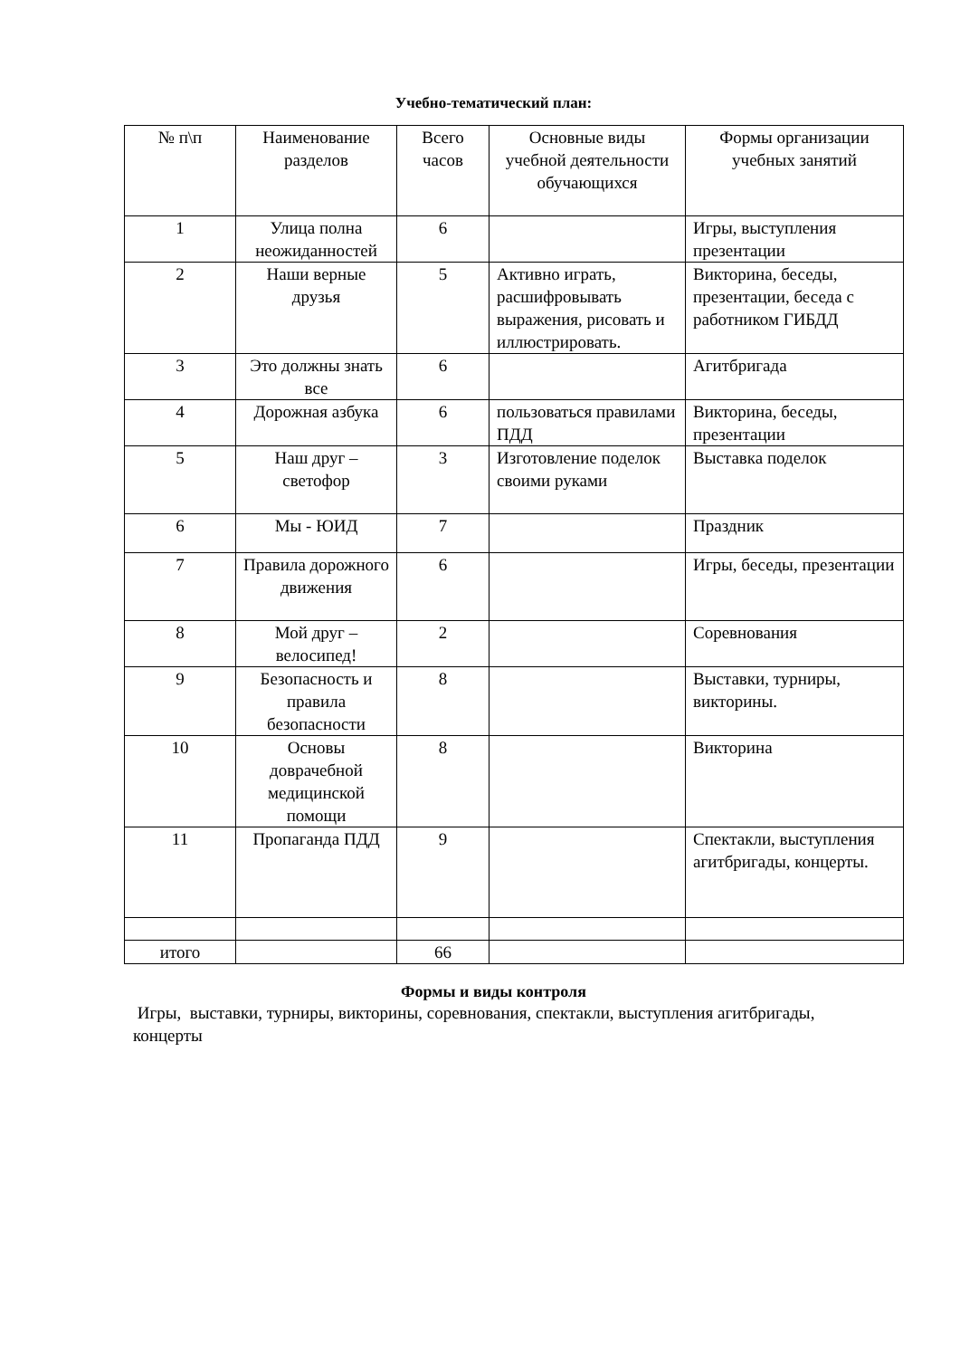Учебно-тематический план:
| № п\п | Наименование разделов | Всего часов | Основные виды учебной деятельности обучающихся | Формы организации учебных занятий |
| 1 | Улица полна неожиданностей | 6 | | Игры, выступления презентации |
| 2 | Наши верные друзья | 5 | Активно играть, расшифровывать выражения, рисовать и иллюстрировать. | Викторина, беседы, презентации, беседа с работником ГИБДД |
| 3 | Это должны знать все | 6 | | Агитбригада |
| 4 | Дорожная азбука | 6 | пользоваться правилами ПДД | Викторина, беседы, презентации |
| 5 | Наш друг – светофор | 3 | Изготовление поделок своими руками | Выставка поделок |
| 6 | Мы - ЮИД | 7 | | Праздник |
| 7 | Правила дорожного движения | 6 | | Игры, беседы, презентации |
| 8 | Мой друг – велосипед! | 2 | | Соревнования |
| 9 | Безопасность и правила безопасности | 8 | | Выставки, турниры, викторины. |
| 10 | Основы доврачебной медицинской помощи | 8 | | Викторина |
| 11 | Пропаганда ПДД | 9 | | Спектакли, выступления агитбригады, концерты. |
| итого | | 66 | | |
Формы и виды контроля
Игры, выставки, турниры, викторины, соревнования, спектакли, выступления агитбригады, концерты